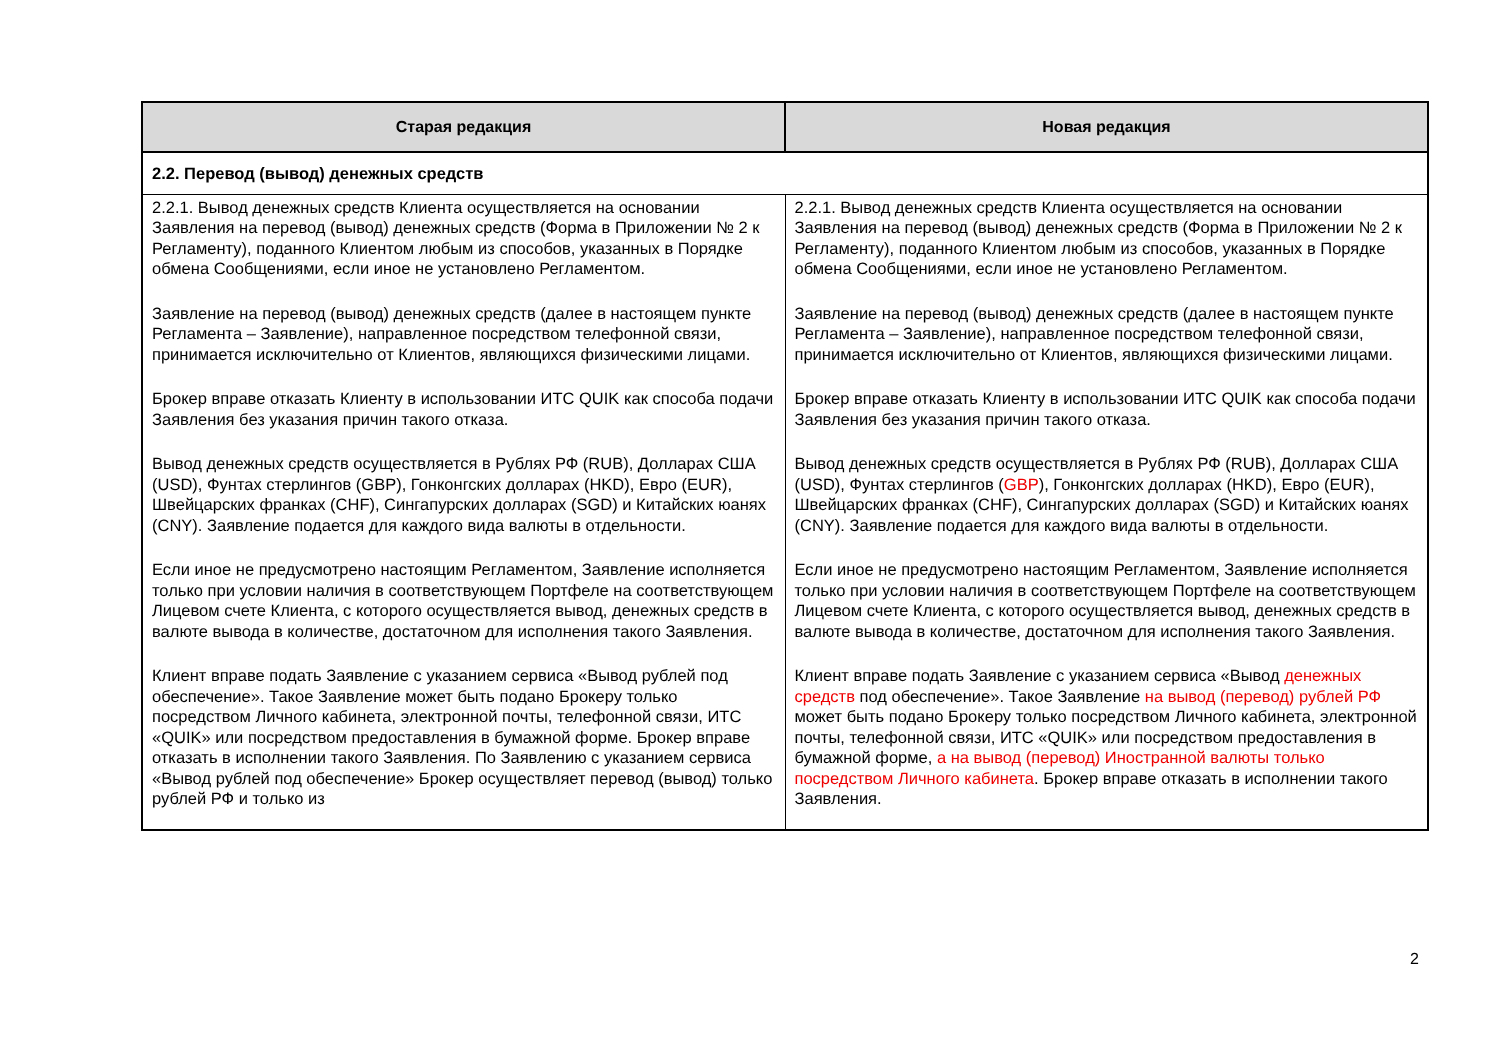| Старая редакция | Новая редакция |
| --- | --- |
| 2.2. Перевод (вывод) денежных средств | |
| 2.2.1. Вывод денежных средств Клиента осуществляется на основании Заявления на перевод (вывод) денежных средств (Форма в Приложении № 2 к Регламенту), поданного Клиентом любым из способов, указанных в Порядке обмена Сообщениями, если иное не установлено Регламентом. Заявление на перевод (вывод) денежных средств (далее в настоящем пункте Регламента – Заявление), направленное посредством телефонной связи, принимается исключительно от Клиентов, являющихся физическими лицами. Брокер вправе отказать Клиенту в использовании ИТС QUIK как способа подачи Заявления без указания причин такого отказа. Вывод денежных средств осуществляется в Рублях РФ (RUB), Долларах США (USD), Фунтах стерлингов (GBP), Гонконгских долларах (HKD), Евро (EUR), Швейцарских франках (CHF), Сингапурских долларах (SGD) и Китайских юанях (CNY). Заявление подается для каждого вида валюты в отдельности. Если иное не предусмотрено настоящим Регламентом, Заявление исполняется только при условии наличия в соответствующем Портфеле на соответствующем Лицевом счете Клиента, с которого осуществляется вывод, денежных средств в валюте вывода в количестве, достаточном для исполнения такого Заявления. Клиент вправе подать Заявление с указанием сервиса «Вывод рублей под обеспечение». Такое Заявление может быть подано Брокеру только посредством Личного кабинета, электронной почты, телефонной связи, ИТС «QUIK» или посредством предоставления в бумажной форме. Брокер вправе отказать в исполнении такого Заявления. По Заявлению с указанием сервиса «Вывод рублей под обеспечение» Брокер осуществляет перевод (вывод) только рублей РФ и только из | 2.2.1. Вывод денежных средств Клиента осуществляется на основании Заявления на перевод (вывод) денежных средств (Форма в Приложении № 2 к Регламенту), поданного Клиентом любым из способов, указанных в Порядке обмена Сообщениями, если иное не установлено Регламентом. Заявление на перевод (вывод) денежных средств (далее в настоящем пункте Регламента – Заявление), направленное посредством телефонной связи, принимается исключительно от Клиентов, являющихся физическими лицами. Брокер вправе отказать Клиенту в использовании ИТС QUIK как способа подачи Заявления без указания причин такого отказа. Вывод денежных средств осуществляется в Рублях РФ (RUB), Долларах США (USD), Фунтах стерлингов ( GBP ), Гонконгских долларах (HKD), Евро (EUR), Швейцарских франках (CHF), Сингапурских долларах (SGD) и Китайских юанях (CNY). Заявление подается для каждого вида валюты в отдельности. Если иное не предусмотрено настоящим Регламентом, Заявление исполняется только при условии наличия в соответствующем Портфеле на соответствующем Лицевом счете Клиента, с которого осуществляется вывод, денежных средств в валюте вывода в количестве, достаточном для исполнения такого Заявления. Клиент вправе подать Заявление с указанием сервиса «Вывод денежных средств под обеспечение». Такое Заявление на вывод (перевод) рублей РФ может быть подано Брокеру только посредством Личного кабинета, электронной почты, телефонной связи, ИТС «QUIK» или посредством предоставления в бумажной форме, а на вывод (перевод) Иностранной валюты только посредством Личного кабинета . Брокер вправе отказать в исполнении такого Заявления. |
2